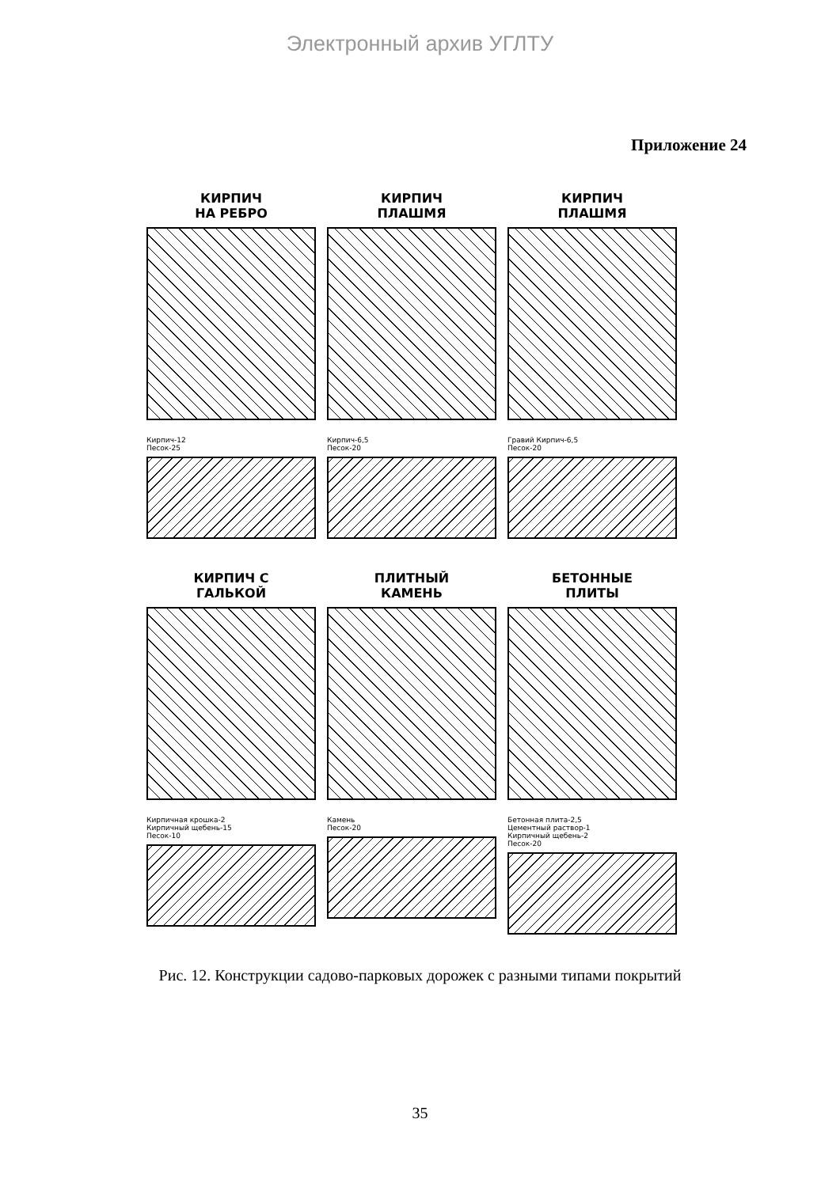Электронный архив УГЛТУ
Приложение 24
КИРПИЧ
НА РЕБРО
Кирпич-12
Песок-25
КИРПИЧ
ПЛАШМЯ
Кирпич-6,5
Песок-20
КИРПИЧ
ПЛАШМЯ
Гравий Кирпич-6,5
Песок-20
КИРПИЧ С
ГАЛЬКОЙ
Кирпичная крошка-2
Кирпичный щебень-15
Песок-10
ПЛИТНЫЙ
КАМЕНЬ
Камень
Песок-20
БЕТОННЫЕ
ПЛИТЫ
Бетонная плита-2,5
Цементный раствор-1
Кирпичный щебень-2
Песок-20
Рис. 12. Конструкции садово-парковых дорожек с разными типами покрытий
35